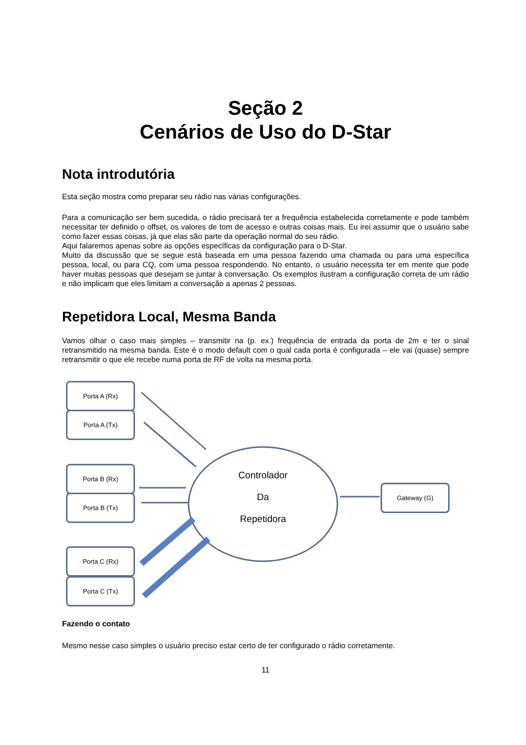Seção 2
Cenários de Uso do D-Star
Nota introdutória
Esta seção mostra como preparar seu rádio nas várias configurações.
Para a comunicação ser bem sucedida, o rádio precisará ter a frequência estabelecida corretamente e pode também necessitar ter definido o offset, os valores de tom de acesso e outras coisas mais. Eu irei assumir que o usuário sabe como fazer essas coisas, já que elas são parte da operação normal do seu rádio.
Aqui falaremos apenas sobre as opções específicas da configuração para o D-Star.
Muito da discussão que se segue está baseada em uma pessoa fazendo uma chamada ou para uma específica pessoa, local, ou para CQ, com uma pessoa respondendo. No entanto, o usuário necessita ter em mente que pode haver muitas pessoas que desejam se juntar à conversação. Os exemplos ilustram a configuração correta de um rádio e não implicam que eles limitam a conversação a apenas 2 pessoas.
Repetidora Local, Mesma Banda
Vamos olhar o caso mais simples – transmitir na (p. ex.) frequência de entrada da porta de 2m e ter o sinal retransmitido na mesma banda. Este é o modo default com o qual cada porta é configurada – ele vai (quase) sempre retransmitir o que ele recebe numa porta de RF de volta na mesma porta.
Porta A (Rx)
Porta A (Tx)
Porta B (Rx)
Porta B (Tx)
Porta C (Rx)
Porta C (Tx)
Controlador
Da
Repetidora
Gateway (G)
Fazendo o contato
Mesmo nesse caso simples o usuário preciso estar certo de ter configurado o rádio corretamente.
11